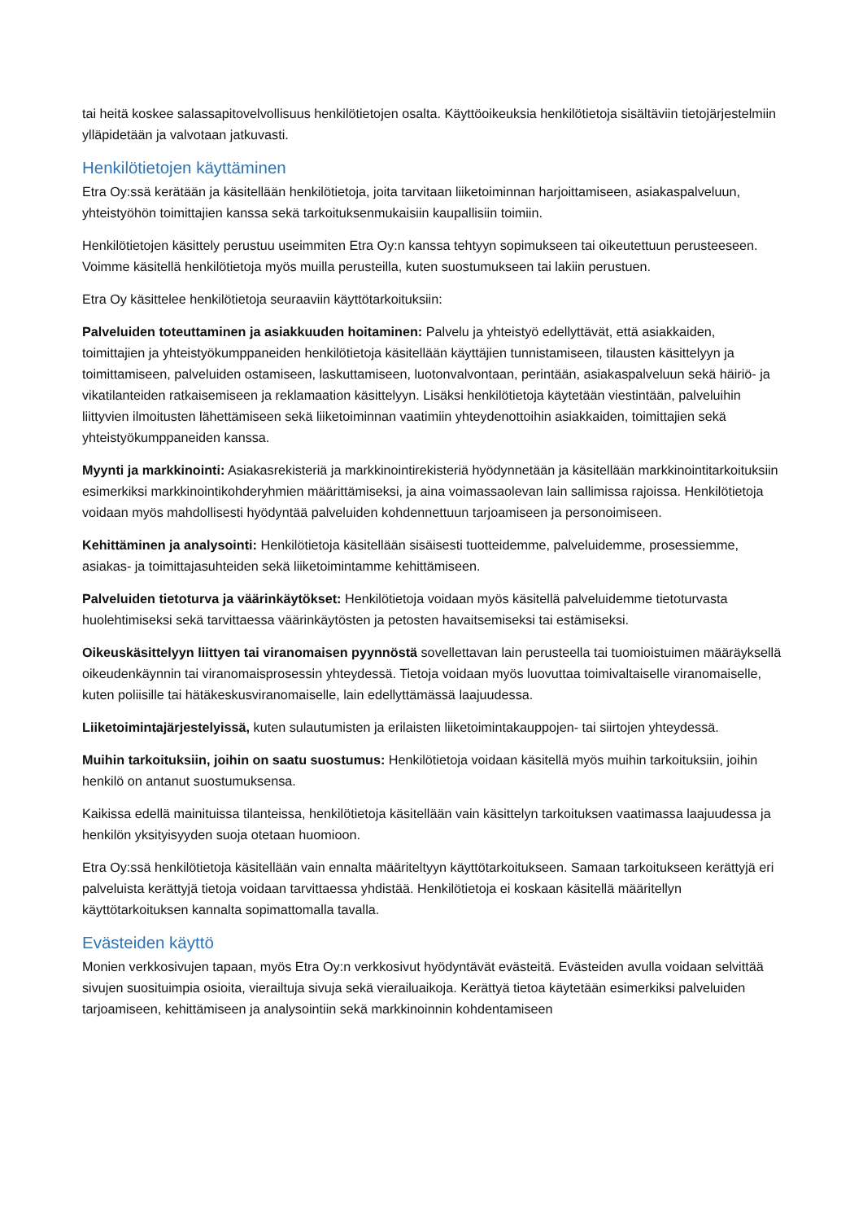tai heitä koskee salassapitovelvollisuus henkilötietojen osalta. Käyttöoikeuksia henkilötietoja sisältäviin tietojärjestelmiin ylläpidetään ja valvotaan jatkuvasti.
Henkilötietojen käyttäminen
Etra Oy:ssä kerätään ja käsitellään henkilötietoja, joita tarvitaan liiketoiminnan harjoittamiseen, asiakaspalveluun, yhteistyöhön toimittajien kanssa sekä tarkoituksenmukaisiin kaupallisiin toimiin.
Henkilötietojen käsittely perustuu useimmiten Etra Oy:n kanssa tehtyyn sopimukseen tai oikeutettuun perusteeseen. Voimme käsitellä henkilötietoja myös muilla perusteilla, kuten suostumukseen tai lakiin perustuen.
Etra Oy käsittelee henkilötietoja seuraaviin käyttötarkoituksiin:
Palveluiden toteuttaminen ja asiakkuuden hoitaminen: Palvelu ja yhteistyö edellyttävät, että asiakkaiden, toimittajien ja yhteistyökumppaneiden henkilötietoja käsitellään käyttäjien tunnistamiseen, tilausten käsittelyyn ja toimittamiseen, palveluiden ostamiseen, laskuttamiseen, luotonvalvontaan, perintään, asiakaspalveluun sekä häiriö- ja vikatilanteiden ratkaisemiseen ja reklamaation käsittelyyn. Lisäksi henkilötietoja käytetään viestintään, palveluihin liittyvien ilmoitusten lähettämiseen sekä liiketoiminnan vaatimiin yhteydenottoihin asiakkaiden, toimittajien sekä yhteistyökumppaneiden kanssa.
Myynti ja markkinointi: Asiakasrekisteriä ja markkinointirekisteriä hyödynnetään ja käsitellään markkinointitarkoituksiin esimerkiksi markkinointikohderyhmien määrittämiseksi, ja aina voimassaolevan lain sallimissa rajoissa. Henkilötietoja voidaan myös mahdollisesti hyödyntää palveluiden kohdennettuun tarjoamiseen ja personoimiseen.
Kehittäminen ja analysointi: Henkilötietoja käsitellään sisäisesti tuotteidemme, palveluidemme, prosessiemme, asiakas- ja toimittajasuhteiden sekä liiketoimintamme kehittämiseen.
Palveluiden tietoturva ja väärinkäytökset: Henkilötietoja voidaan myös käsitellä palveluidemme tietoturvasta huolehtimiseksi sekä tarvittaessa väärinkäytösten ja petosten havaitsemiseksi tai estämiseksi.
Oikeuskäsittelyyn liittyen tai viranomaisen pyynnöstä sovellettavan lain perusteella tai tuomioistuimen määräyksellä oikeudenkäynnin tai viranomaisprosessin yhteydessä. Tietoja voidaan myös luovuttaa toimivaltaiselle viranomaiselle, kuten poliisille tai hätäkeskusviranomaiselle, lain edellyttämässä laajuudessa.
Liiketoimintajärjestelyissä, kuten sulautumisten ja erilaisten liiketoimintakauppojen- tai siirtojen yhteydessä.
Muihin tarkoituksiin, joihin on saatu suostumus: Henkilötietoja voidaan käsitellä myös muihin tarkoituksiin, joihin henkilö on antanut suostumuksensa.
Kaikissa edellä mainituissa tilanteissa, henkilötietoja käsitellään vain käsittelyn tarkoituksen vaatimassa laajuudessa ja henkilön yksityisyyden suoja otetaan huomioon.
Etra Oy:ssä henkilötietoja käsitellään vain ennalta määriteltyyn käyttötarkoitukseen. Samaan tarkoitukseen kerättyjä eri palveluista kerättyjä tietoja voidaan tarvittaessa yhdistää. Henkilötietoja ei koskaan käsitellä määritellyn käyttötarkoituksen kannalta sopimattomalla tavalla.
Evästeiden käyttö
Monien verkkosivujen tapaan, myös Etra Oy:n verkkosivut hyödyntävät evästeitä. Evästeiden avulla voidaan selvittää sivujen suosituimpia osioita, vierailtuja sivuja sekä vierailuaikoja. Kerättyä tietoa käytetään esimerkiksi palveluiden tarjoamiseen, kehittämiseen ja analysointiin sekä markkinoinnin kohdentamiseen